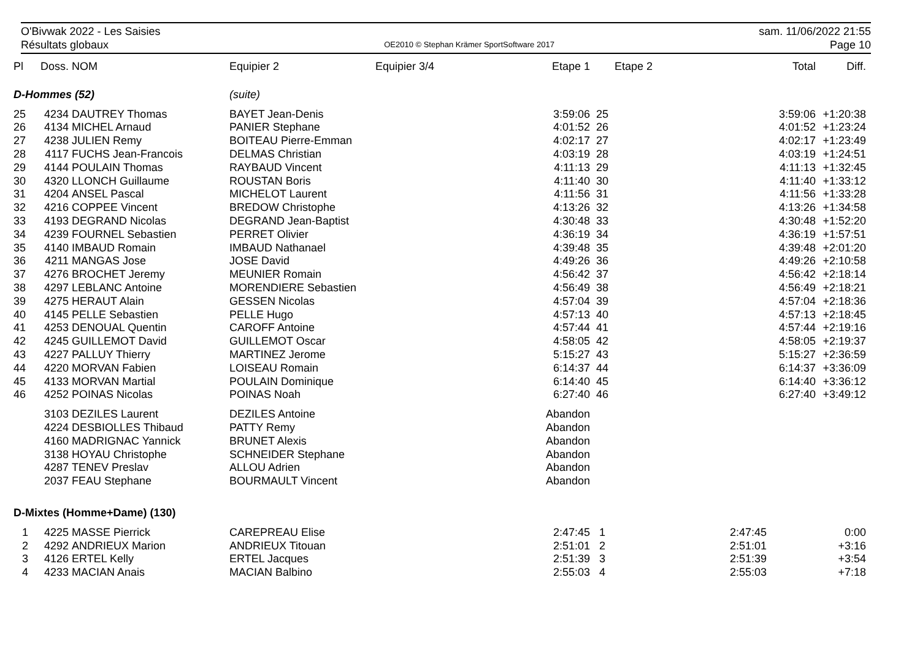O'Bivwak 2022 - Les Saisies sam. 11/06/2022 21:55
Résultats globaux OE2010 © Stephan Krämer SportSoftware 2017 Page 10
| Pl | Doss. | NOM | Equipier 2 | Equipier 3/4 | Etape 1 | | Etape 2 | Total | Diff. |
| --- | --- | --- | --- | --- | --- | --- | --- | --- | --- |
| D-Hommes (52) | | | (suite) | | | | | | |
| 25 | 4234 | DAUTREY Thomas | BAYET Jean-Denis | | 3:59:06 | 25 | | 3:59:06 | +1:20:38 |
| 26 | 4134 | MICHEL Arnaud | PANIER Stephane | | 4:01:52 | 26 | | 4:01:52 | +1:23:24 |
| 27 | 4238 | JULIEN Remy | BOITEAU Pierre-Emman | | 4:02:17 | 27 | | 4:02:17 | +1:23:49 |
| 28 | 4117 | FUCHS Jean-Francois | DELMAS Christian | | 4:03:19 | 28 | | 4:03:19 | +1:24:51 |
| 29 | 4144 | POULAIN Thomas | RAYBAUD Vincent | | 4:11:13 | 29 | | 4:11:13 | +1:32:45 |
| 30 | 4320 | LLONCH Guillaume | ROUSTAN Boris | | 4:11:40 | 30 | | 4:11:40 | +1:33:12 |
| 31 | 4204 | ANSEL Pascal | MICHELOT Laurent | | 4:11:56 | 31 | | 4:11:56 | +1:33:28 |
| 32 | 4216 | COPPEE Vincent | BREDOW Christophe | | 4:13:26 | 32 | | 4:13:26 | +1:34:58 |
| 33 | 4193 | DEGRAND Nicolas | DEGRAND Jean-Baptist | | 4:30:48 | 33 | | 4:30:48 | +1:52:20 |
| 34 | 4239 | FOURNEL Sebastien | PERRET Olivier | | 4:36:19 | 34 | | 4:36:19 | +1:57:51 |
| 35 | 4140 | IMBAUD Romain | IMBAUD Nathanael | | 4:39:48 | 35 | | 4:39:48 | +2:01:20 |
| 36 | 4211 | MANGAS Jose | JOSE David | | 4:49:26 | 36 | | 4:49:26 | +2:10:58 |
| 37 | 4276 | BROCHET Jeremy | MEUNIER Romain | | 4:56:42 | 37 | | 4:56:42 | +2:18:14 |
| 38 | 4297 | LEBLANC Antoine | MORENDIERE Sebastien | | 4:56:49 | 38 | | 4:56:49 | +2:18:21 |
| 39 | 4275 | HERAUT Alain | GESSEN Nicolas | | 4:57:04 | 39 | | 4:57:04 | +2:18:36 |
| 40 | 4145 | PELLE Sebastien | PELLE Hugo | | 4:57:13 | 40 | | 4:57:13 | +2:18:45 |
| 41 | 4253 | DENOUAL Quentin | CAROFF Antoine | | 4:57:44 | 41 | | 4:57:44 | +2:19:16 |
| 42 | 4245 | GUILLEMOT David | GUILLEMOT Oscar | | 4:58:05 | 42 | | 4:58:05 | +2:19:37 |
| 43 | 4227 | PALLUY Thierry | MARTINEZ Jerome | | 5:15:27 | 43 | | 5:15:27 | +2:36:59 |
| 44 | 4220 | MORVAN Fabien | LOISEAU Romain | | 6:14:37 | 44 | | 6:14:37 | +3:36:09 |
| 45 | 4133 | MORVAN Martial | POULAIN Dominique | | 6:14:40 | 45 | | 6:14:40 | +3:36:12 |
| 46 | 4252 | POINAS Nicolas | POINAS Noah | | 6:27:40 | 46 | | 6:27:40 | +3:49:12 |
| | 3103 | DEZILES Laurent | DEZILES Antoine | | Abandon | | | | |
| | 4224 | DESBIOLLES Thibaud | PATTY Remy | | Abandon | | | | |
| | 4160 | MADRIGNAC Yannick | BRUNET Alexis | | Abandon | | | | |
| | 3138 | HOYAU Christophe | SCHNEIDER Stephane | | Abandon | | | | |
| | 4287 | TENEV Preslav | ALLOU Adrien | | Abandon | | | | |
| | 2037 | FEAU Stephane | BOURMAULT Vincent | | Abandon | | | | |
| D-Mixtes (Homme+Dame) (130) | | | | | | | | | |
| 1 | 4225 | MASSE Pierrick | CAREPREAU Elise | | 2:47:45 | 1 | | 2:47:45 | 0:00 |
| 2 | 4292 | ANDRIEUX Marion | ANDRIEUX Titouan | | 2:51:01 | 2 | | 2:51:01 | +3:16 |
| 3 | 4126 | ERTEL Kelly | ERTEL Jacques | | 2:51:39 | 3 | | 2:51:39 | +3:54 |
| 4 | 4233 | MACIAN Anais | MACIAN Balbino | | 2:55:03 | 4 | | 2:55:03 | +7:18 |